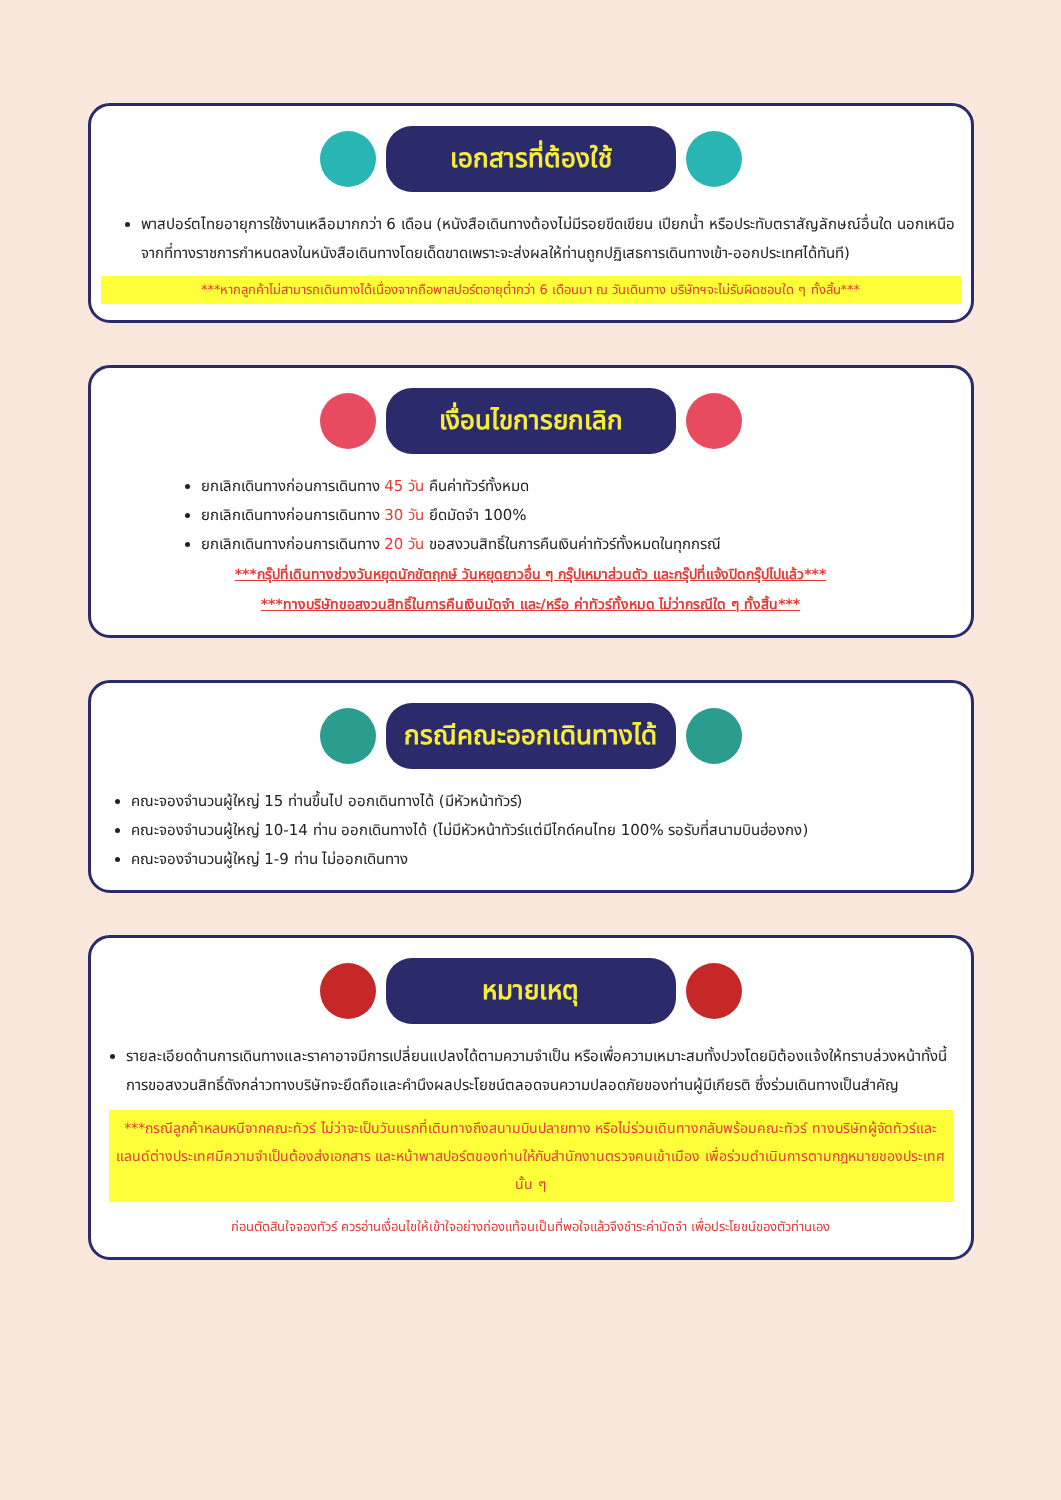เอกสารที่ต้องใช้
พาสปอร์ตไทยอายุการใช้งานเหลือมากกว่า 6 เดือน (หนังสือเดินทางต้องไม่มีรอยขีดเขียน เปียกน้ำ หรือประทับตราสัญลักษณ์อื่นใด นอกเหนือจากที่ทางราชการกำหนดลงในหนังสือเดินทางโดยเด็ดขาดเพราะจะส่งผลให้ท่านถูกปฏิเสธการเดินทางเข้า-ออกประเทศได้ทันที)
***หากลูกค้าไม่สามารถเดินทางได้เนื่องจากถือพาสปอร์ตอายุต่ำกว่า 6 เดือนมา ณ วันเดินทาง บริษัทฯจะไม่รับผิดชอบใด ๆ ทั้งสิ้น***
เงื่อนไขการยกเลิก
ยกเลิกเดินทางก่อนการเดินทาง 45 วัน คืนค่าทัวร์ทั้งหมด
ยกเลิกเดินทางก่อนการเดินทาง 30 วัน ยึดมัดจำ 100%
ยกเลิกเดินทางก่อนการเดินทาง 20 วัน ขอสงวนสิทธิ์ในการคืนเงินค่าทัวร์ทั้งหมดในทุกกรณี
***กรุ๊ปที่เดินทางช่วงวันหยุดนักขัตฤกษ์ วันหยุดยาวอื่น ๆ กรุ๊ปเหมาส่วนตัว และกรุ๊ปที่แจ้งปิดกรุ๊ปไปแล้ว***
***ทางบริษัทขอสงวนสิทธิ์ในการคืนเงินมัดจำ และ/หรือ ค่าทัวร์ทั้งหมด ไม่ว่ากรณีใด ๆ ทั้งสิ้น***
กรณีคณะออกเดินทางได้
คณะจองจำนวนผู้ใหญ่ 15 ท่านขึ้นไป ออกเดินทางได้ (มีหัวหน้าทัวร์)
คณะจองจำนวนผู้ใหญ่ 10-14 ท่าน ออกเดินทางได้ (ไม่มีหัวหน้าทัวร์แต่มีไกด์คนไทย 100% รอรับที่สนามบินฮ่องกง)
คณะจองจำนวนผู้ใหญ่ 1-9 ท่าน ไม่ออกเดินทาง
หมายเหตุ
รายละเอียดด้านการเดินทางและราคาอาจมีการเปลี่ยนแปลงได้ตามความจำเป็น หรือเพื่อความเหมาะสมทั้งปวงโดยมิต้องแจ้งให้ทราบล่วงหน้าทั้งนี้การขอสงวนสิทธิ์ดังกล่าวทางบริษัทจะยึดถือและคำนึงผลประโยชน์ตลอดจนความปลอดภัยของท่านผู้มีเกียรติ ซึ่งร่วมเดินทางเป็นสำคัญ
***กรณีลูกค้าหลบหนีจากคณะทัวร์ ไม่ว่าจะเป็นวันแรกที่เดินทางถึงสนามบินปลายทาง หรือไม่ร่วมเดินทางกลับพร้อมคณะทัวร์ ทางบริษัทผู้จัดทัวร์และแลนด์ต่างประเทศมีความจำเป็นต้องส่งเอกสาร และหน้าพาสปอร์ตของท่านให้กับสำนักงานตรวจคนเข้าเมือง เพื่อร่วมดำเนินการตามกฎหมายของประเทศนั้น ๆ
ก่อนตัดสินใจจองทัวร์ ควรอ่านเงื่อนไขให้เข้าใจอย่างถ่องแท้จนเป็นที่พอใจแล้วจึงชำระค่ามัดจำ เพื่อประโยชน์ของตัวท่านเอง